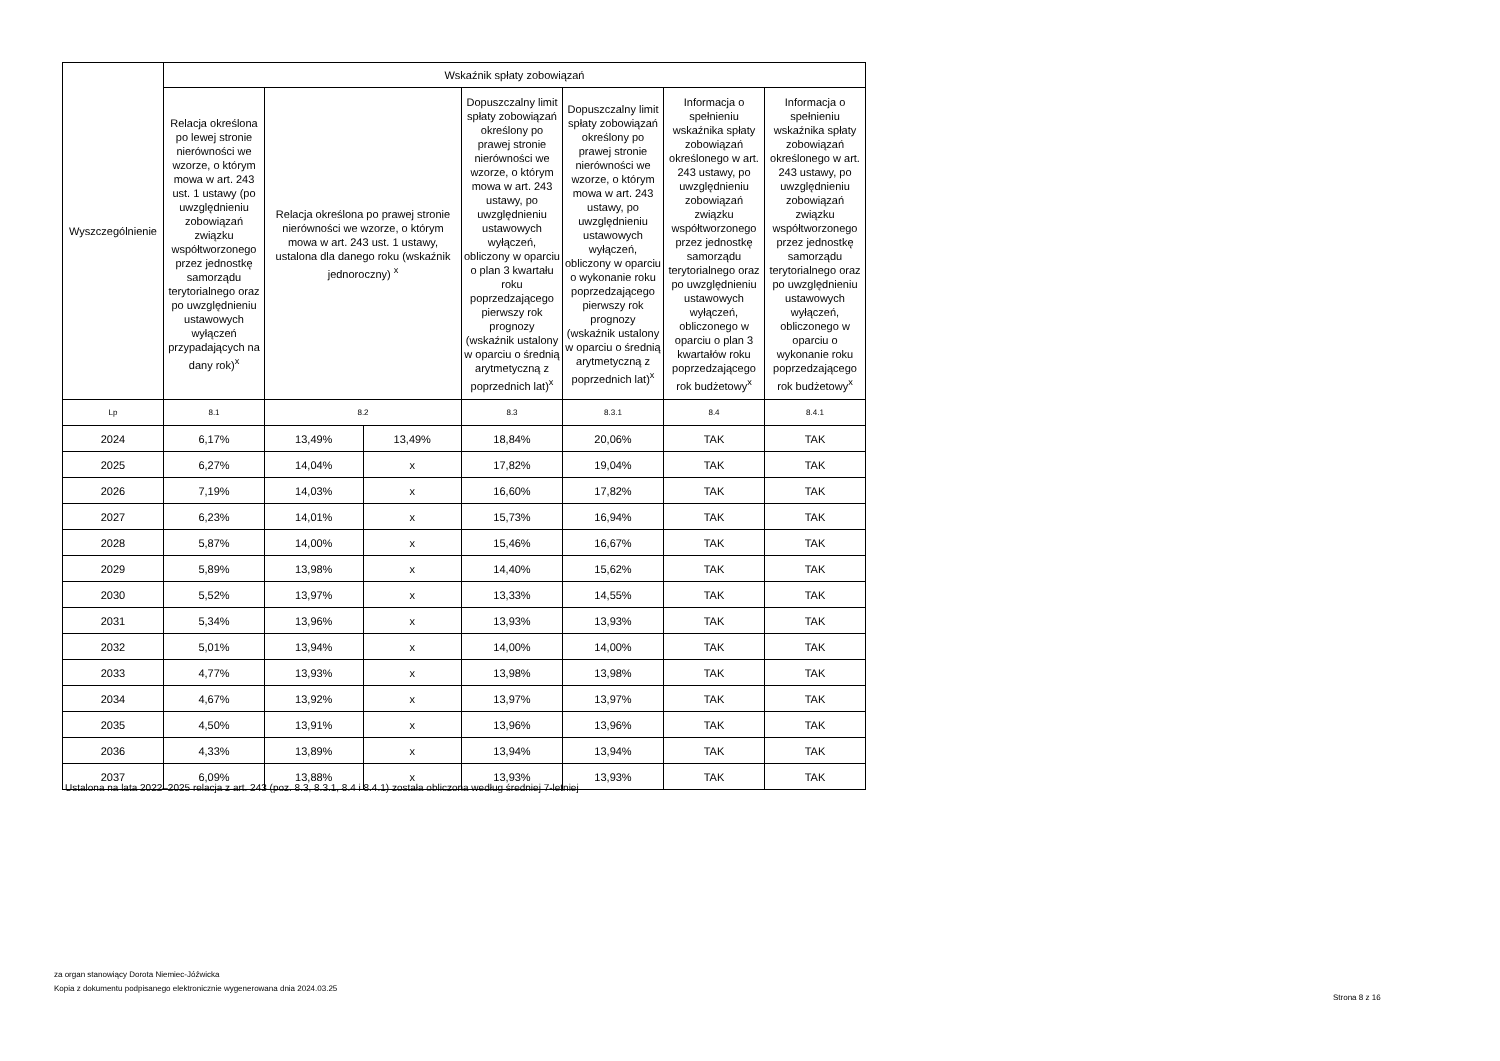| Wyszczególnienie | Wskaźnik spłaty zobowiązań | | | | | | |
| --- | --- | --- | --- | --- | --- | --- | --- |
| | Relacja określona po lewej stronie nierówności we wzorze, o którym mowa w art. 243 ust. 1 ustawy (po uwzględnieniu zobowiązań związku współtworzonego przez jednostkę samorządu terytorialnego oraz po uwzględnieniu ustawowych wyłączeń przypadających na dany rok)<sup>x</sup> | Relacja określona po prawej stronie nierówności we wzorze, o którym mowa w art. 243 ust. 1 ustawy, ustalona dla danego roku (wskaźnik jednoroczny) <sup>x</sup> | | Dopuszczalny limit spłaty zobowiązań określony po prawej stronie nierówności we wzorze, o którym mowa w art. 243 ustawy, po uwzględnieniu ustawowych wyłączeń, obliczony w oparciu o plan 3 kwartału roku poprzedzającego pierwszy rok prognozy (wskaźnik ustalony w oparciu o średnią arytmetyczną z poprzednich lat)<sup>x</sup> | Dopuszczalny limit spłaty zobowiązań określony po prawej stronie nierówności we wzorze, o którym mowa w art. 243 ustawy, po uwzględnieniu ustawowych wyłączeń, obliczony w oparciu o wykonanie roku poprzedzającego pierwszy rok prognozy (wskaźnik ustalony w oparciu o średnią arytmetyczną z poprzednich lat)<sup>x</sup> | Informacja o spełnieniu wskaźnika spłaty zobowiązań określonego w art. 243 ustawy, po uwzględnieniu zobowiązań związku współtworzonego przez jednostkę samorządu terytorialnego oraz po uwzględnieniu ustawowych wyłączeń, obliczonego w oparciu o plan 3 kwartałów roku poprzedzającego rok budżetowy<sup>x</sup> | Informacja o spełnieniu wskaźnika spłaty zobowiązań określonego w art. 243 ustawy, po uwzględnieniu zobowiązań związku współtworzonego przez jednostkę samorządu terytorialnego oraz po uwzględnieniu ustawowych wyłączeń, obliczonego w oparciu o wykonanie roku poprzedzającego rok budżetowy<sup>x</sup> |
| Lp | 8.1 | 8.2 | | 8.3 | 8.3.1 | 8.4 | 8.4.1 |
| 2024 | 6,17% | 13,49% | 13,49% | 18,84% | 20,06% | TAK | TAK |
| 2025 | 6,27% | 14,04% | x | 17,82% | 19,04% | TAK | TAK |
| 2026 | 7,19% | 14,03% | x | 16,60% | 17,82% | TAK | TAK |
| 2027 | 6,23% | 14,01% | x | 15,73% | 16,94% | TAK | TAK |
| 2028 | 5,87% | 14,00% | x | 15,46% | 16,67% | TAK | TAK |
| 2029 | 5,89% | 13,98% | x | 14,40% | 15,62% | TAK | TAK |
| 2030 | 5,52% | 13,97% | x | 13,33% | 14,55% | TAK | TAK |
| 2031 | 5,34% | 13,96% | x | 13,93% | 13,93% | TAK | TAK |
| 2032 | 5,01% | 13,94% | x | 14,00% | 14,00% | TAK | TAK |
| 2033 | 4,77% | 13,93% | x | 13,98% | 13,98% | TAK | TAK |
| 2034 | 4,67% | 13,92% | x | 13,97% | 13,97% | TAK | TAK |
| 2035 | 4,50% | 13,91% | x | 13,96% | 13,96% | TAK | TAK |
| 2036 | 4,33% | 13,89% | x | 13,94% | 13,94% | TAK | TAK |
| 2037 | 6,09% | 13,88% | x | 13,93% | 13,93% | TAK | TAK |
Ustalona na lata 2022–2025 relacja z art. 243 (poz. 8.3, 8.3.1, 8.4 i 8.4.1) została obliczona według średniej 7-letniej
za organ stanowiący Dorota Niemiec-Jóźwicka
Kopia z dokumentu podpisanego elektronicznie wygenerowana dnia 2024.03.25
Strona 8 z 16